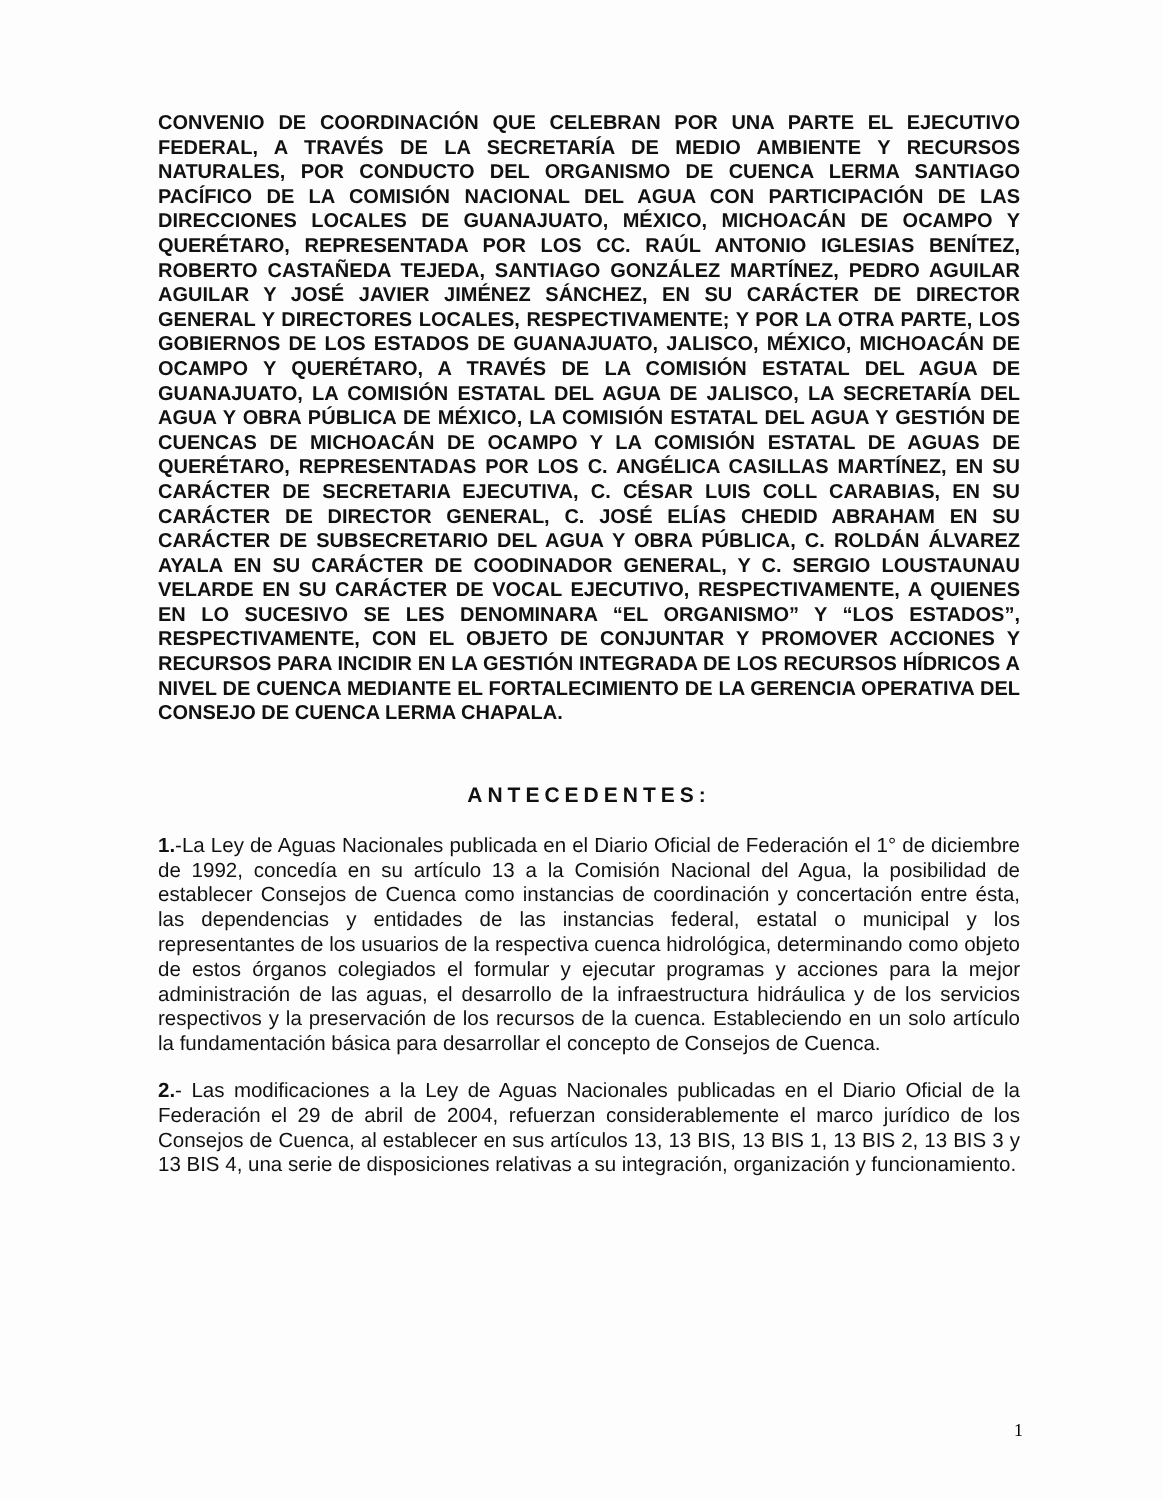CONVENIO DE COORDINACIÓN QUE CELEBRAN POR UNA PARTE EL EJECUTIVO FEDERAL, A TRAVÉS DE LA SECRETARÍA DE MEDIO AMBIENTE Y RECURSOS NATURALES, POR CONDUCTO DEL ORGANISMO DE CUENCA LERMA SANTIAGO PACÍFICO DE LA COMISIÓN NACIONAL DEL AGUA CON PARTICIPACIÓN DE LAS DIRECCIONES LOCALES DE GUANAJUATO, MÉXICO, MICHOACÁN DE OCAMPO Y QUERÉTARO, REPRESENTADA POR LOS CC. RAÚL ANTONIO IGLESIAS BENÍTEZ, ROBERTO CASTAÑEDA TEJEDA, SANTIAGO GONZÁLEZ MARTÍNEZ, PEDRO AGUILAR AGUILAR Y JOSÉ JAVIER JIMÉNEZ SÁNCHEZ, EN SU CARÁCTER DE DIRECTOR GENERAL Y DIRECTORES LOCALES, RESPECTIVAMENTE; Y POR LA OTRA PARTE, LOS GOBIERNOS DE LOS ESTADOS DE GUANAJUATO, JALISCO, MÉXICO, MICHOACÁN DE OCAMPO Y QUERÉTARO, A TRAVÉS DE LA COMISIÓN ESTATAL DEL AGUA DE GUANAJUATO, LA COMISIÓN ESTATAL DEL AGUA DE JALISCO, LA SECRETARÍA DEL AGUA Y OBRA PÚBLICA DE MÉXICO, LA COMISIÓN ESTATAL DEL AGUA Y GESTIÓN DE CUENCAS DE MICHOACÁN DE OCAMPO Y LA COMISIÓN ESTATAL DE AGUAS DE QUERÉTARO, REPRESENTADAS POR LOS C. ANGÉLICA CASILLAS MARTÍNEZ, EN SU CARÁCTER DE SECRETARIA EJECUTIVA, C. CÉSAR LUIS COLL CARABIAS, EN SU CARÁCTER DE DIRECTOR GENERAL, C. JOSÉ ELÍAS CHEDID ABRAHAM EN SU CARÁCTER DE SUBSECRETARIO DEL AGUA Y OBRA PÚBLICA, C. ROLDÁN ÁLVAREZ AYALA EN SU CARÁCTER DE COODINADOR GENERAL, Y C. SERGIO LOUSTAUNAU VELARDE EN SU CARÁCTER DE VOCAL EJECUTIVO, RESPECTIVAMENTE, A QUIENES EN LO SUCESIVO SE LES DENOMINARA “EL ORGANISMO” Y “LOS ESTADOS”, RESPECTIVAMENTE, CON EL OBJETO DE CONJUNTAR Y PROMOVER ACCIONES Y RECURSOS PARA INCIDIR EN LA GESTIÓN INTEGRADA DE LOS RECURSOS HÍDRICOS A NIVEL DE CUENCA MEDIANTE EL FORTALECIMIENTO DE LA GERENCIA OPERATIVA DEL CONSEJO DE CUENCA LERMA CHAPALA.
ANTECEDENTES:
1.-La Ley de Aguas Nacionales publicada en el Diario Oficial de Federación el 1° de diciembre de 1992, concedía en su artículo 13 a la Comisión Nacional del Agua, la posibilidad de establecer Consejos de Cuenca como instancias de coordinación y concertación entre ésta, las dependencias y entidades de las instancias federal, estatal o municipal y los representantes de los usuarios de la respectiva cuenca hidrológica, determinando como objeto de estos órganos colegiados el formular y ejecutar programas y acciones para la mejor administración de las aguas, el desarrollo de la infraestructura hidráulica y de los servicios respectivos y la preservación de los recursos de la cuenca. Estableciendo en un solo artículo la fundamentación básica para desarrollar el concepto de Consejos de Cuenca.
2.- Las modificaciones a la Ley de Aguas Nacionales publicadas en el Diario Oficial de la Federación el 29 de abril de 2004, refuerzan considerablemente el marco jurídico de los Consejos de Cuenca, al establecer en sus artículos 13, 13 BIS, 13 BIS 1, 13 BIS 2, 13 BIS 3 y 13 BIS 4, una serie de disposiciones relativas a su integración, organización y funcionamiento.
1